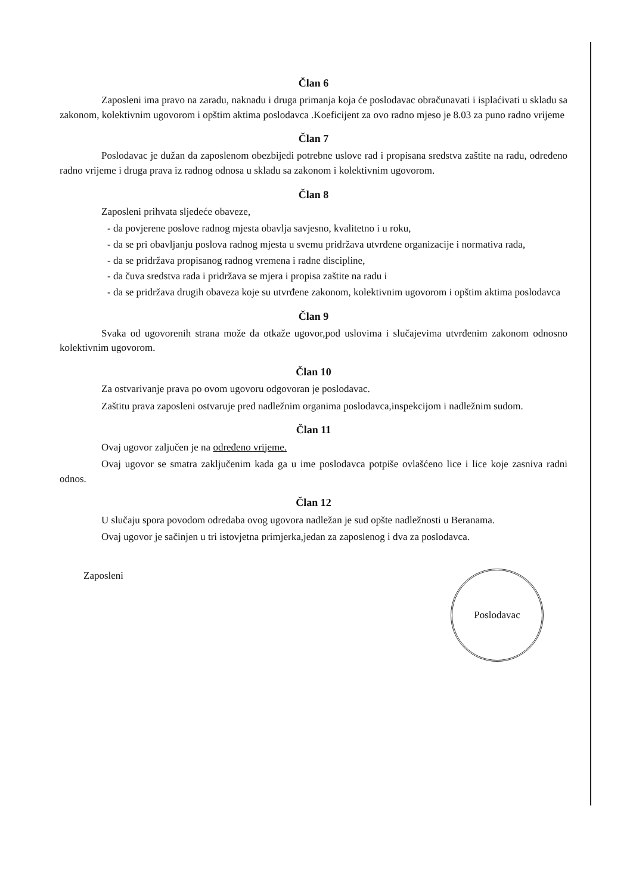Član 6
Zaposleni ima pravo na zaradu, naknadu i druga primanja koja će poslodavac obračunavati i isplaćivati u skladu sa zakonom, kolektivnim ugovorom i opštim aktima poslodavca .Koeficijent za ovo radno mjeso je 8.03 za puno radno vrijeme
Član 7
Poslodavac je dužan da zaposlenom obezbijedi potrebne uslove rad i propisana sredstva zaštite na radu, određeno radno vrijeme i druga prava iz radnog odnosa u skladu sa zakonom i kolektivnim ugovorom.
Član 8
Zaposleni prihvata sljedeće obaveze,
- da povjerene poslove radnog mjesta obavlja savjesno, kvalitetno i u roku,
- da se pri obavljanju poslova radnog mjesta u svemu pridržava utvrđene organizacije i normativa rada,
- da se pridržava propisanog radnog vremena i radne discipline,
- da čuva sredstva rada i pridržava se mjera i propisa zaštite na radu i
- da se pridržava drugih obaveza koje su utvrđene zakonom, kolektivnim ugovorom i opštim aktima poslodavca
Član 9
Svaka od ugovorenih strana može da otkaže ugovor,pod uslovima i slučajevima utvrđenim zakonom odnosno kolektivnim ugovorom.
Član 10
Za ostvarivanje prava po ovom ugovoru odgovoran je poslodavac.
Zaštitu prava zaposleni ostvaruje pred nadležnim organima poslodavca,inspekcijom i nadležnim sudom.
Član 11
Ovaj ugovor zaljučen je na određeno vrijeme.
Ovaj ugovor se smatra zaključenim kada ga u ime poslodavca potpiše ovlašćeno lice i lice koje zasniva radni odnos.
Član 12
U slučaju spora povodom odredaba ovog ugovora nadležan je sud opšte nadležnosti u Beranama.
Ovaj ugovor je sačinjen u tri istovjetna primjerka,jedan za zaposlenog i dva za poslodavca.
Zaposleni
Poslodavac